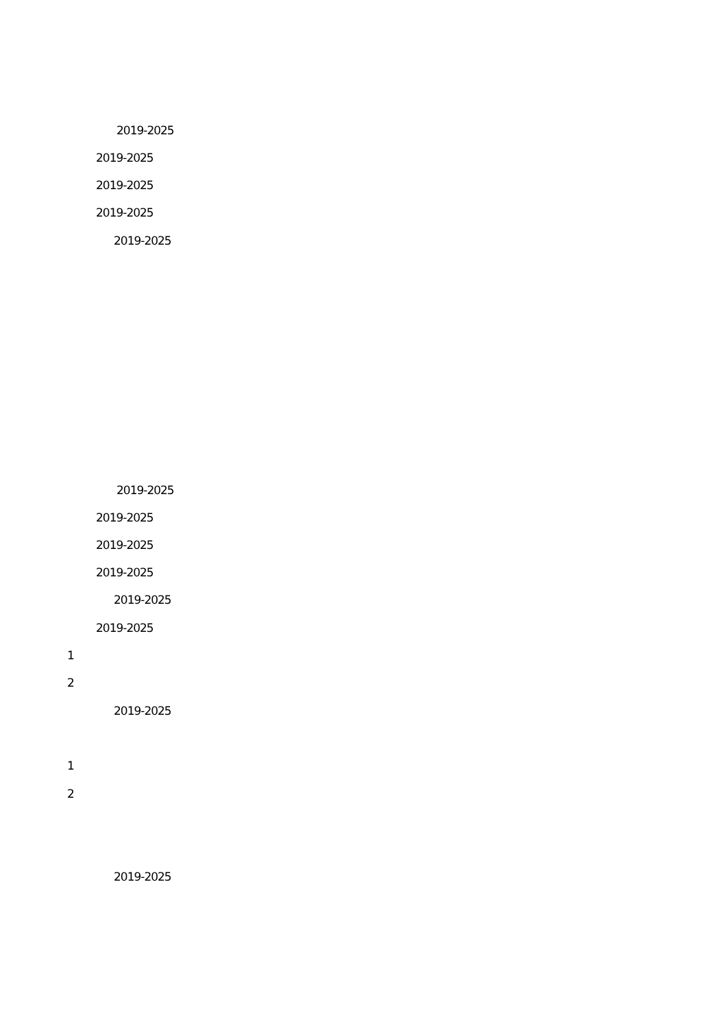2019-2025
2019-2025
2019-2025
2019-2025
2019-2025
2019-2025
2019-2025
2019-2025
2019-2025
2019-2025
2019-2025
1
2
2019-2025
1
2
2019-2025